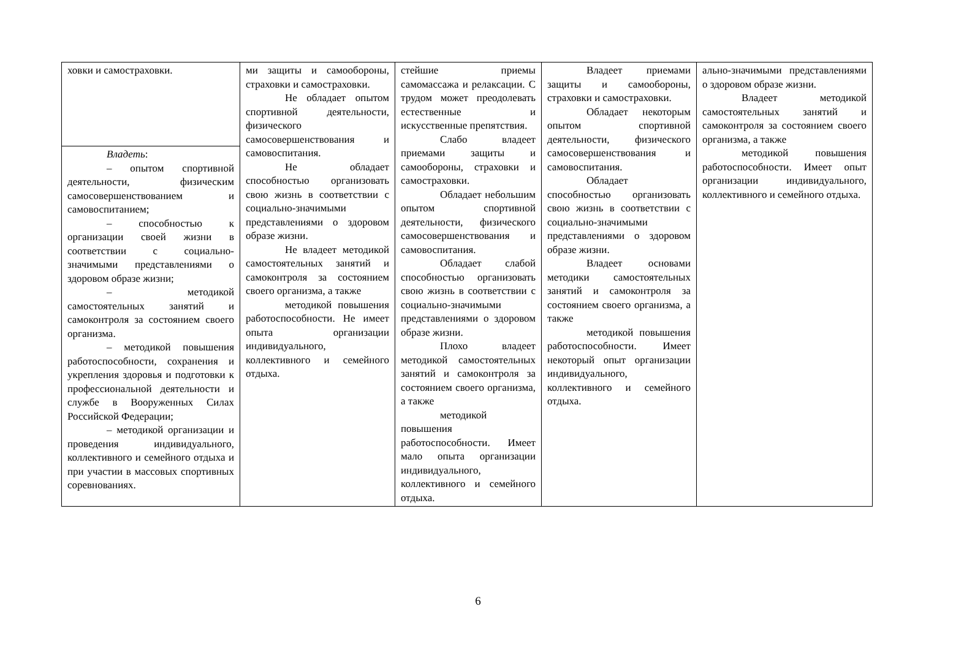| ховки и самостраховки. | ми защиты и самообороны, страховки и самостраховки. Не обладает опытом спортивной деятельности, физического самосовершенствования и самовоспитания. Не обладает способностью организовать свою жизнь в соответствии с социально-значимыми представлениями о здоровом образе жизни. Не владеет методикой самостоятельных занятий и самоконтроля за состоянием своего организма, а также методикой повышения работоспособности. Не имеет опыта организации индивидуального, коллективного и семейного отдыха. | стейшие приемы самомассажа и релаксации. С трудом может преодолевать естественные и искусственные препятствия. Слабо владеет приемами защиты и самообороны, страховки и самостраховки. Обладает небольшим опытом спортивной деятельности, физического самосовершенствования и самовоспитания. Обладает слабой способностью организовать свою жизнь в соответствии с социально-значимыми представлениями о здоровом образе жизни. Плохо владеет методикой самостоятельных занятий и самоконтроля за состоянием своего организма, а также методикой повышения работоспособности. Имеет мало опыта организации индивидуального, коллективного и семейного отдыха. | Владеет приемами защиты и самообороны, страховки и самостраховки. Обладает некоторым опытом спортивной деятельности, физического самосовершенствования и самовоспитания. Обладает способностью организовать свою жизнь в соответствии с социально-значимыми представлениями о здоровом образе жизни. Владеет основами методики самостоятельных занятий и самоконтроля за состоянием своего организма, а также методикой повышения работоспособности. Имеет некоторый опыт организации индивидуального, коллективного и семейного отдыха. | ально-значимыми представлениями о здоровом образе жизни. Владеет методикой самостоятельных занятий и самоконтроля за состоянием своего организма, а также методикой повышения работоспособности. Имеет опыт организации индивидуального, коллективного и семейного отдыха. |
| Владеть : – опытом спортивной деятельности, физическим самосовершенствованием и самовоспитанием; – способностью к организации своей жизни в соответствии с социально-значимыми представлениями о здоровом образе жизни; – методикой самостоятельных занятий и самоконтроля за состоянием своего организма. – методикой повышения работоспособности, сохранения и укрепления здоровья и подготовки к профессиональной деятельности и службе в Вооруженных Силах Российской Федерации; – методикой организации и проведения индивидуального, коллективного и семейного отдыха и при участии в массовых спортивных соревнованиях. | | | | |
6